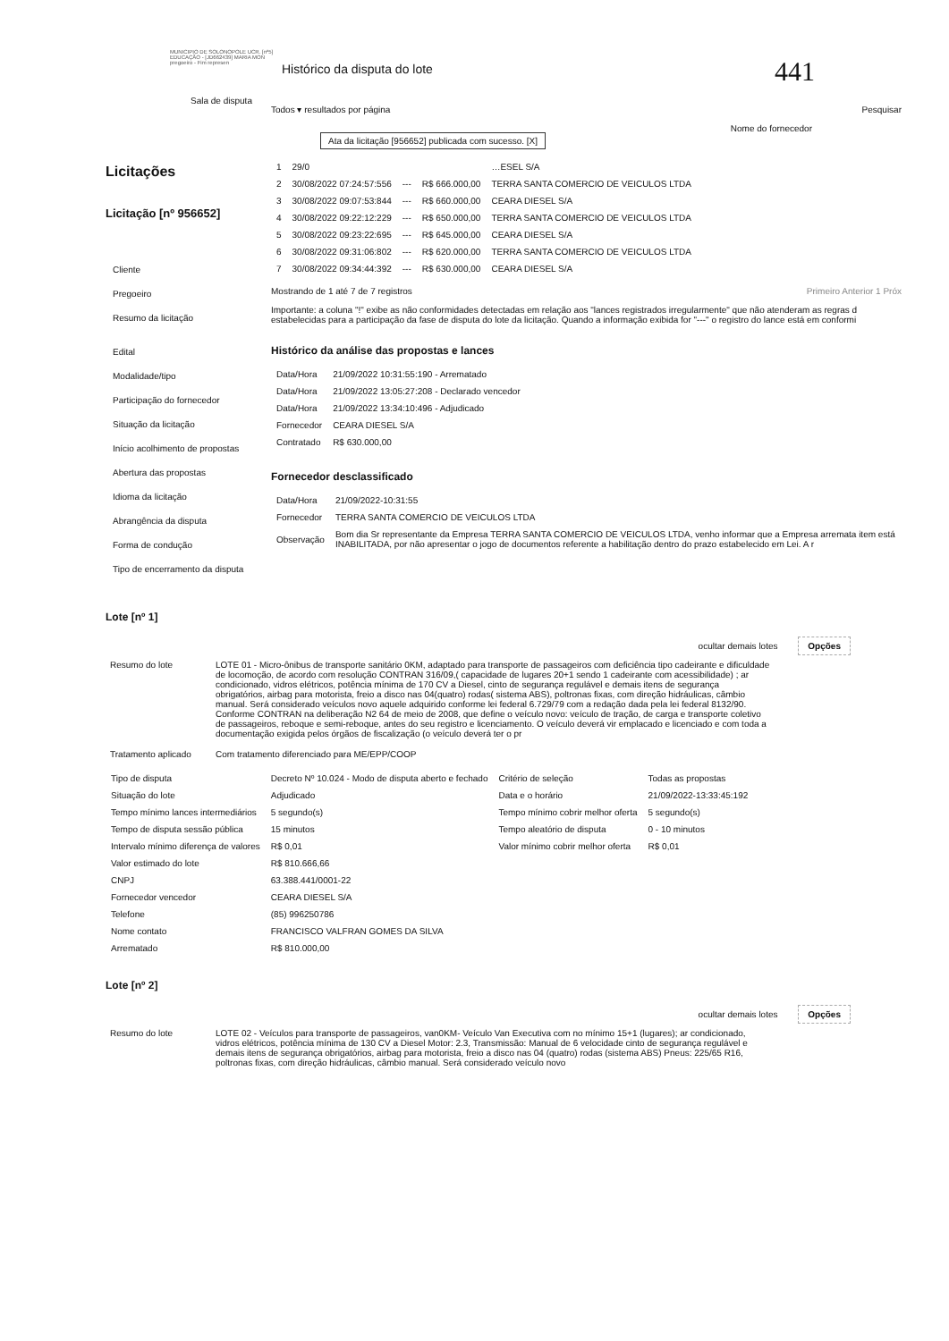MUNICIPIO DE SOLONOPOLE UCR. [nº5] EDUCAÇÃO - [JD662439] MARIA MON pregoeiro - Fim represen
Histórico da disputa do lote
441
Sala de disputa
Licitações
Licitação [nº 956652]
Cliente
Pregoeiro
Resumo da licitação
Edital
Modalidade/tipo
Participação do fornecedor
Situação da licitação
Início acolhimento de propostas
Abertura das propostas
Idioma da licitação
Abrangência da disputa
Forma de condução
Tipo de encerramento da disputa
Todos ▾ resultados por página Pesquisar
Ata da licitação [956652] publicada com sucesso. [X]
Nome do fornecedor
| 1 | 29/0 | | | …ESEL S/A |
| 2 | 30/08/2022 07:24:57:556 | --- | R$ 666.000,00 | TERRA SANTA COMERCIO DE VEICULOS LTDA |
| 3 | 30/08/2022 09:07:53:844 | --- | R$ 660.000,00 | CEARA DIESEL S/A |
| 4 | 30/08/2022 09:22:12:229 | --- | R$ 650.000,00 | TERRA SANTA COMERCIO DE VEICULOS LTDA |
| 5 | 30/08/2022 09:23:22:695 | --- | R$ 645.000,00 | CEARA DIESEL S/A |
| 6 | 30/08/2022 09:31:06:802 | --- | R$ 620.000,00 | TERRA SANTA COMERCIO DE VEICULOS LTDA |
| 7 | 30/08/2022 09:34:44:392 | --- | R$ 630.000,00 | CEARA DIESEL S/A |
Mostrando de 1 até 7 de 7 registros Primeiro Anterior 1 Próx
Importante: a coluna "!" exibe as não conformidades detectadas em relação aos "lances registrados irregularmente" que não atenderam as regras d estabelecidas para a participação da fase de disputa do lote da licitação. Quando a informação exibida for "---" o registro do lance está em conformi
Histórico da análise das propostas e lances
| Data/Hora | 21/09/2022 10:31:55:190 - Arrematado |
| Data/Hora | 21/09/2022 13:05:27:208 - Declarado vencedor |
| Data/Hora | 21/09/2022 13:34:10:496 - Adjudicado |
| Fornecedor | CEARA DIESEL S/A |
| Contratado | R$ 630.000,00 |
Fornecedor desclassificado
| Data/Hora | 21/09/2022-10:31:55 |
| Fornecedor | TERRA SANTA COMERCIO DE VEICULOS LTDA |
| Observação | Bom dia Sr representante da Empresa TERRA SANTA COMERCIO DE VEICULOS LTDA, venho informar que a Empresa arremata item está INABILITADA, por não apresentar o jogo de documentos referente a habilitação dentro do prazo estabelecido em Lei. A r |
Lote [nº 1]
ocultar demais lotes Opções
Resumo do lote LOTE 01 - Micro-ônibus de transporte sanitário 0KM, adaptado para transporte de passageiros com deficiência tipo cadeirante e dificuldade de locomoção, de acordo com resolução CONTRAN 316/09,( capacidade de lugares 20+1 sendo 1 cadeirante com acessibilidade) ; ar condicionado, vidros elétricos, potência mínima de 170 CV a Diesel, cinto de segurança regulável e demais itens de segurança obrigatórios, airbag para motorista, freio a disco nas 04(quatro) rodas( sistema ABS), poltronas fixas, com direção hidráulicas, câmbio manual. Será considerado veículos novo aquele adquirido conforme lei federal 6.729/79 com a redação dada pela lei federal 8132/90. Conforme CONTRAN na deliberação N2 64 de meio de 2008, que define o veículo novo: veículo de tração, de carga e transporte coletivo de passageiros, reboque e semi-reboque, antes do seu registro e licenciamento. O veículo deverá vir emplacado e licenciado e com toda a documentação exigida pelos órgãos de fiscalização (o veículo deverá ter o pr
Tratamento aplicado Com tratamento diferenciado para ME/EPP/COOP
| Tipo de disputa | Decreto Nº 10.024 - Modo de disputa aberto e fechado | Critério de seleção | Todas as propostas |
| Situação do lote | Adjudicado | Data e o horário | 21/09/2022-13:33:45:192 |
| Tempo mínimo lances intermediários | 5 segundo(s) | Tempo mínimo cobrir melhor oferta | 5 segundo(s) |
| Tempo de disputa sessão pública | 15 minutos | Tempo aleatório de disputa | 0 - 10 minutos |
| Intervalo mínimo diferença de valores | R$ 0,01 | Valor mínimo cobrir melhor oferta | R$ 0,01 |
| Valor estimado do lote | R$ 810.666,66 | | |
| CNPJ | 63.388.441/0001-22 | | |
| Fornecedor vencedor | CEARA DIESEL S/A | | |
| Telefone | (85) 996250786 | | |
| Nome contato | FRANCISCO VALFRAN GOMES DA SILVA | | |
| Arrematado | R$ 810.000,00 | | |
Lote [nº 2]
ocultar demais lotes Opções
Resumo do lote LOTE 02 - Veículos para transporte de passageiros, van0KM- Veículo Van Executiva com no mínimo 15+1 (lugares); ar condicionado, vidros elétricos, potência mínima de 130 CV a Diesel Motor: 2.3, Transmissão: Manual de 6 velocidade cinto de segurança regulável e demais itens de segurança obrigatórios, airbag para motorista, freio a disco nas 04 (quatro) rodas (sistema ABS) Pneus: 225/65 R16, poltronas fixas, com direção hidráulicas, câmbio manual. Será considerado veículo novo